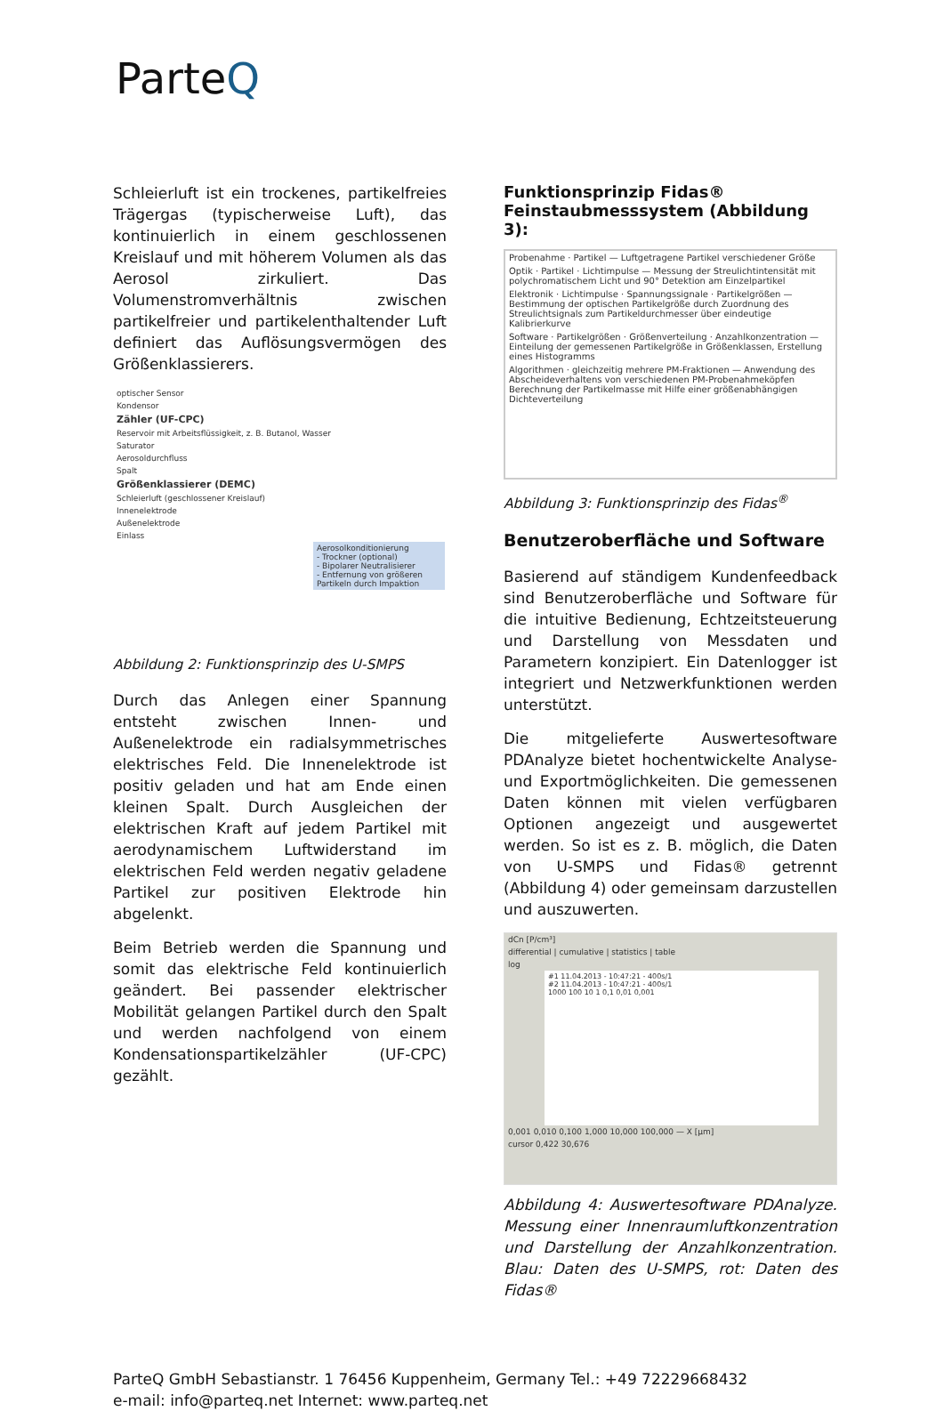ParteQ
Schleierluft ist ein trockenes, partikelfreies Trägergas (typischerweise Luft), das kontinuierlich in einem geschlossenen Kreislauf und mit höherem Volumen als das Aerosol zirkuliert. Das Volumenstromverhältnis zwischen partikelfreier und partikelenthaltender Luft definiert das Auflösungsvermögen des Größenklassierers.
optischer Sensor
Kondensor
Zähler (UF-CPC)
Reservoir mit Arbeitsflüssigkeit, z. B. Butanol, Wasser
Saturator
Aerosoldurchfluss
Spalt
Größenklassierer (DEMC)
Schleierluft (geschlossener Kreislauf)
Innenelektrode
Außenelektrode
Einlass
Aerosolkonditionierung
- Trockner (optional)
- Bipolarer Neutralisierer
- Entfernung von größeren Partikeln durch Impaktion
Abbildung 2: Funktionsprinzip des U-SMPS
Durch das Anlegen einer Spannung entsteht zwischen Innen- und Außenelektrode ein radialsymmetrisches elektrisches Feld. Die Innenelektrode ist positiv geladen und hat am Ende einen kleinen Spalt. Durch Ausgleichen der elektrischen Kraft auf jedem Partikel mit aerodynamischem Luftwiderstand im elektrischen Feld werden negativ geladene Partikel zur positiven Elektrode hin abgelenkt.
Beim Betrieb werden die Spannung und somit das elektrische Feld kontinuierlich geändert. Bei passender elektrischer Mobilität gelangen Partikel durch den Spalt und werden nachfolgend von einem Kondensationspartikelzähler (UF-CPC) gezählt.
Funktionsprinzip Fidas® Feinstaubmesssystem (Abbildung 3):
Probenahme · Partikel — Luftgetragene Partikel verschiedener Größe
Optik · Partikel · Lichtimpulse — Messung der Streulichtintensität mit polychromatischem Licht und 90° Detektion am Einzelpartikel
Elektronik · Lichtimpulse · Spannungssignale · Partikelgrößen — Bestimmung der optischen Partikelgröße durch Zuordnung des Streulichtsignals zum Partikeldurchmesser über eindeutige Kalibrierkurve
Software · Partikelgrößen · Größenverteilung · Anzahlkonzentration — Einteilung der gemessenen Partikelgröße in Größenklassen, Erstellung eines Histogramms
Algorithmen · gleichzeitig mehrere PM-Fraktionen — Anwendung des Abscheideverhaltens von verschiedenen PM-Probenahmeköpfen Berechnung der Partikelmasse mit Hilfe einer größenabhängigen Dichteverteilung
Abbildung 3: Funktionsprinzip des Fidas<sup>®</sup>
Benutzeroberfläche und Software
Basierend auf ständigem Kundenfeedback sind Benutzeroberfläche und Software für die intuitive Bedienung, Echtzeitsteuerung und Darstellung von Messdaten und Parametern konzipiert. Ein Datenlogger ist integriert und Netzwerkfunktionen werden unterstützt.
Die mitgelieferte Auswertesoftware PDAnalyze bietet hochentwickelte Analyse- und Exportmöglichkeiten. Die gemessenen Daten können mit vielen verfügbaren Optionen angezeigt und ausgewertet werden. So ist es z. B. möglich, die Daten von U-SMPS und Fidas® getrennt (Abbildung 4) oder gemeinsam darzustellen und auszuwerten.
dCn [P/cm³]
differential | cumulative | statistics | table
log
#1 11.04.2013 - 10:47:21 - 400s/1
#2 11.04.2013 - 10:47:21 - 400s/1
1000 100 10 1 0,1 0,01 0,001
0,001 0,010 0,100 1,000 10,000 100,000 — X [µm]
cursor 0,422 30,676
Abbildung 4: Auswertesoftware PDAnalyze. Messung einer Innenraumluftkonzentration und Darstellung der Anzahlkonzentration. Blau: Daten des U-SMPS, rot: Daten des Fidas®
ParteQ GmbH Sebastianstr. 1 76456 Kuppenheim, Germany Tel.: +49 72229668432
e-mail: info@parteq.net Internet: www.parteq.net